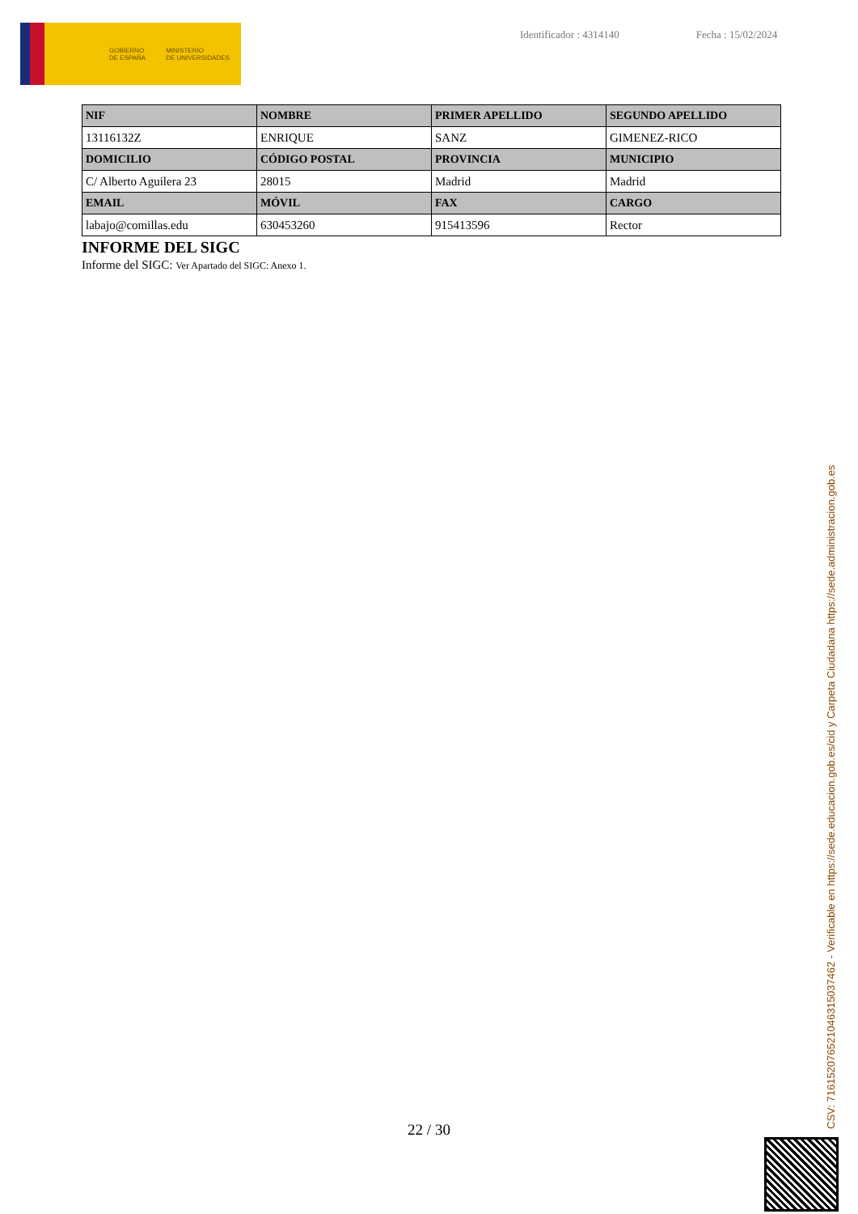GOBIERNO
DE ESPAÑA
MINISTERIO
DE UNIVERSIDADES
Identificador : 4314140 Fecha : 15/02/2024
| NIF | NOMBRE | PRIMER APELLIDO | SEGUNDO APELLIDO |
| --- | --- | --- | --- |
| 13116132Z | ENRIQUE | SANZ | GIMENEZ-RICO |
| DOMICILIO | CÓDIGO POSTAL | PROVINCIA | MUNICIPIO |
| C/ Alberto Aguilera 23 | 28015 | Madrid | Madrid |
| EMAIL | MÓVIL | FAX | CARGO |
| labajo@comillas.edu | 630453260 | 915413596 | Rector |
INFORME DEL SIGC
Informe del SIGC: Ver Apartado del SIGC: Anexo 1.
22 / 30 CSV: 716152076521046315037462 - Verificable en https://sede.educacion.gob.es/cid y Carpeta Ciudadana https://sede.administracion.gob.es